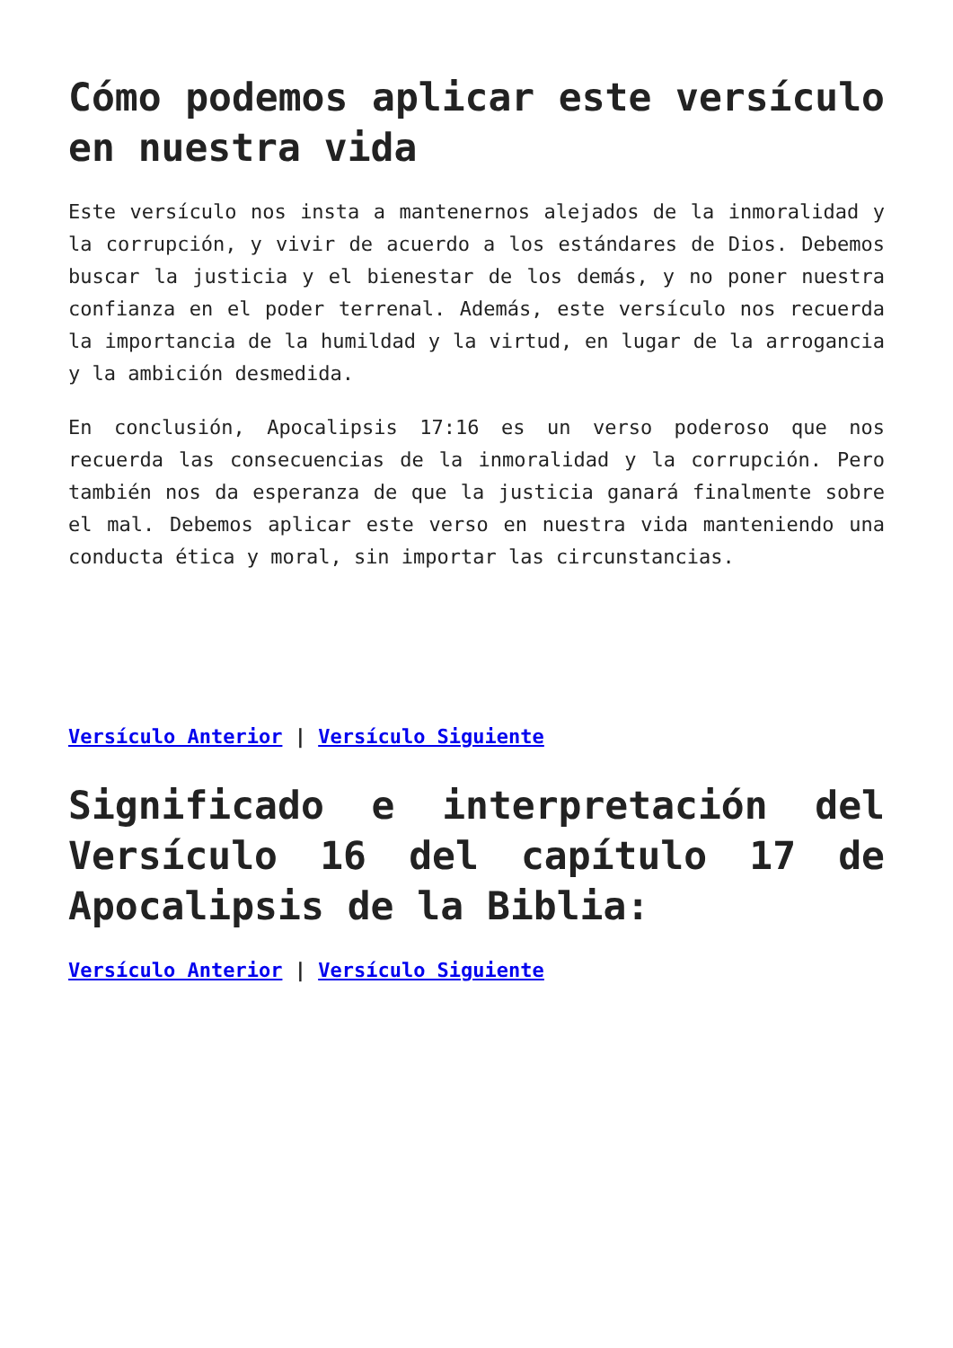Cómo podemos aplicar este versículo en nuestra vida
Este versículo nos insta a mantenernos alejados de la inmoralidad y la corrupción, y vivir de acuerdo a los estándares de Dios. Debemos buscar la justicia y el bienestar de los demás, y no poner nuestra confianza en el poder terrenal. Además, este versículo nos recuerda la importancia de la humildad y la virtud, en lugar de la arrogancia y la ambición desmedida.
En conclusión, Apocalipsis 17:16 es un verso poderoso que nos recuerda las consecuencias de la inmoralidad y la corrupción. Pero también nos da esperanza de que la justicia ganará finalmente sobre el mal. Debemos aplicar este verso en nuestra vida manteniendo una conducta ética y moral, sin importar las circunstancias.
Versículo Anterior | Versículo Siguiente
Significado e interpretación del Versículo 16 del capítulo 17 de Apocalipsis de la Biblia:
Versículo Anterior | Versículo Siguiente